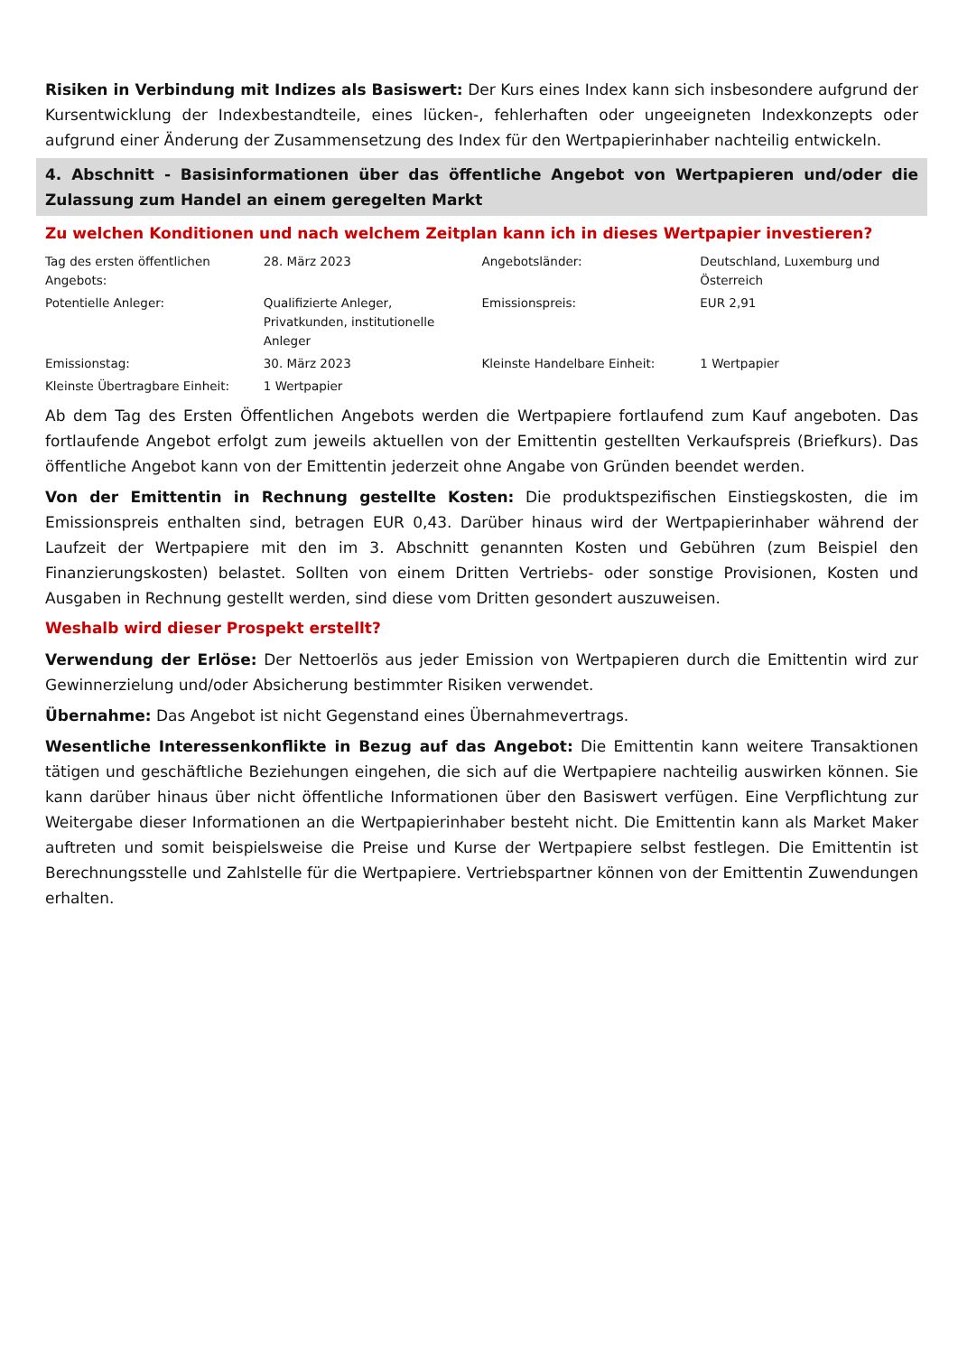Risiken in Verbindung mit Indizes als Basiswert: Der Kurs eines Index kann sich insbesondere aufgrund der Kursentwicklung der Indexbestandteile, eines lücken-, fehlerhaften oder ungeeigneten Indexkonzepts oder aufgrund einer Änderung der Zusammensetzung des Index für den Wertpapierinhaber nachteilig entwickeln.
4. Abschnitt - Basisinformationen über das öffentliche Angebot von Wertpapieren und/oder die Zulassung zum Handel an einem geregelten Markt
Zu welchen Konditionen und nach welchem Zeitplan kann ich in dieses Wertpapier investieren?
| Tag des ersten öffentlichen Angebots: | 28. März 2023 | Angebotsländer: | Deutschland, Luxemburg und Österreich |
| Potentielle Anleger: | Qualifizierte Anleger, Privatkunden, institutionelle Anleger | Emissionspreis: | EUR 2,91 |
| Emissionstag: | 30. März 2023 | Kleinste Handelbare Einheit: | 1 Wertpapier |
| Kleinste Übertragbare Einheit: | 1 Wertpapier | | |
Ab dem Tag des Ersten Öffentlichen Angebots werden die Wertpapiere fortlaufend zum Kauf angeboten. Das fortlaufende Angebot erfolgt zum jeweils aktuellen von der Emittentin gestellten Verkaufspreis (Briefkurs). Das öffentliche Angebot kann von der Emittentin jederzeit ohne Angabe von Gründen beendet werden.
Von der Emittentin in Rechnung gestellte Kosten: Die produktspezifischen Einstiegskosten, die im Emissionspreis enthalten sind, betragen EUR 0,43. Darüber hinaus wird der Wertpapierinhaber während der Laufzeit der Wertpapiere mit den im 3. Abschnitt genannten Kosten und Gebühren (zum Beispiel den Finanzierungskosten) belastet. Sollten von einem Dritten Vertriebs- oder sonstige Provisionen, Kosten und Ausgaben in Rechnung gestellt werden, sind diese vom Dritten gesondert auszuweisen.
Weshalb wird dieser Prospekt erstellt?
Verwendung der Erlöse: Der Nettoerlös aus jeder Emission von Wertpapieren durch die Emittentin wird zur Gewinnerzielung und/oder Absicherung bestimmter Risiken verwendet.
Übernahme: Das Angebot ist nicht Gegenstand eines Übernahmevertrags.
Wesentliche Interessenkonflikte in Bezug auf das Angebot: Die Emittentin kann weitere Transaktionen tätigen und geschäftliche Beziehungen eingehen, die sich auf die Wertpapiere nachteilig auswirken können. Sie kann darüber hinaus über nicht öffentliche Informationen über den Basiswert verfügen. Eine Verpflichtung zur Weitergabe dieser Informationen an die Wertpapierinhaber besteht nicht. Die Emittentin kann als Market Maker auftreten und somit beispielsweise die Preise und Kurse der Wertpapiere selbst festlegen. Die Emittentin ist Berechnungsstelle und Zahlstelle für die Wertpapiere. Vertriebspartner können von der Emittentin Zuwendungen erhalten.